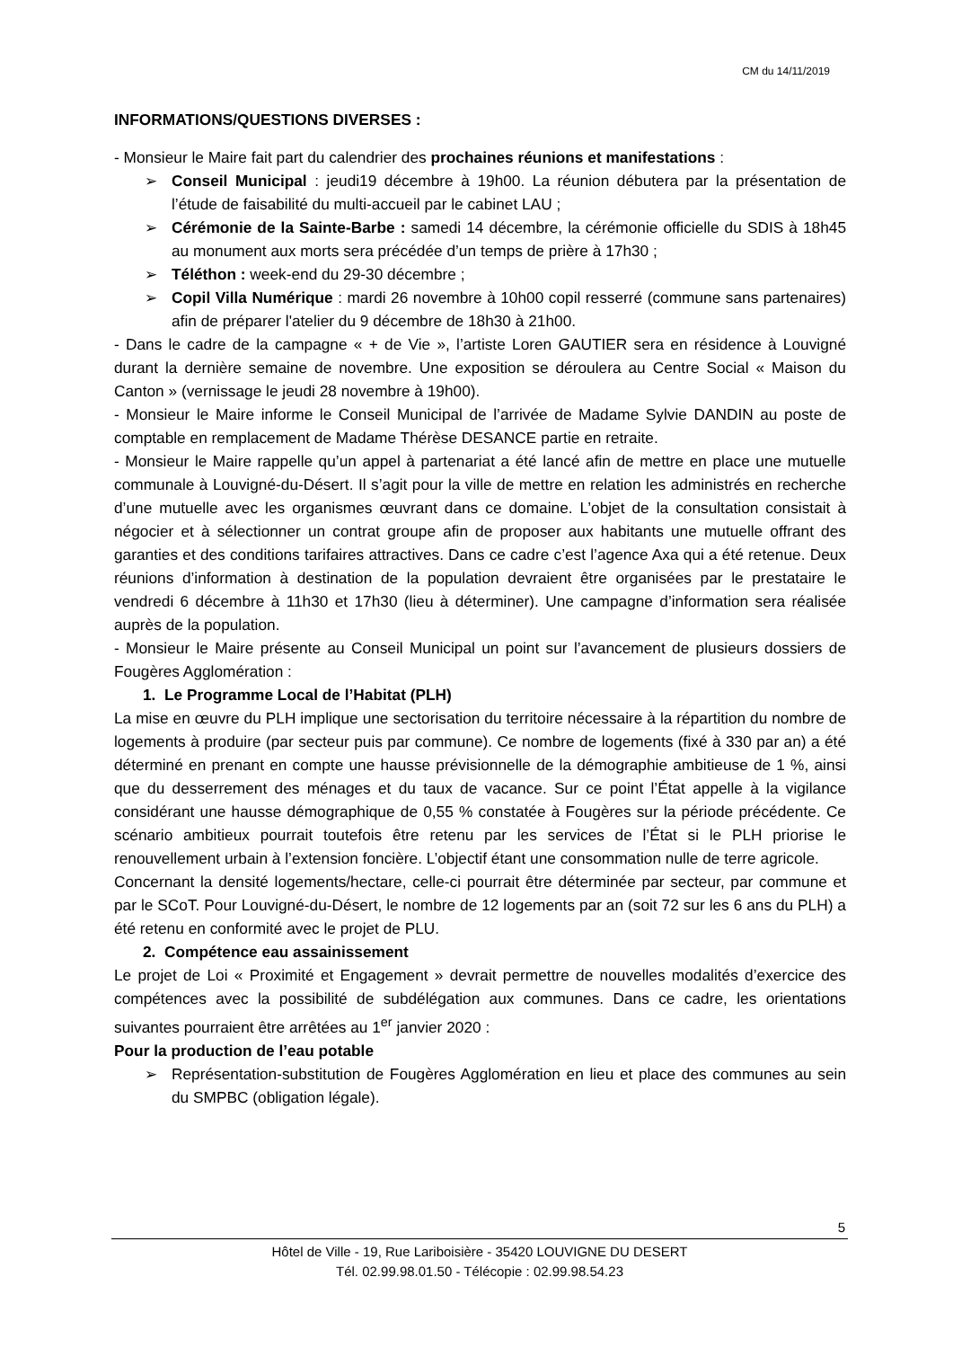CM du 14/11/2019
INFORMATIONS/QUESTIONS DIVERSES :
- Monsieur le Maire fait part du calendrier des prochaines réunions et manifestations :
➢ Conseil Municipal : jeudi19 décembre à 19h00. La réunion débutera par la présentation de l’étude de faisabilité du multi-accueil par le cabinet LAU ;
➢ Cérémonie de la Sainte-Barbe : samedi 14 décembre, la cérémonie officielle du SDIS à 18h45 au monument aux morts sera précédée d’un temps de prière à 17h30 ;
➢ Téléthon : week-end du 29-30 décembre ;
➢ Copil Villa Numérique : mardi 26 novembre à 10h00 copil resserré (commune sans partenaires) afin de préparer l'atelier du 9 décembre de 18h30 à 21h00.
- Dans le cadre de la campagne « + de Vie », l’artiste Loren GAUTIER sera en résidence à Louvigné durant la dernière semaine de novembre. Une exposition se déroulera au Centre Social « Maison du Canton » (vernissage le jeudi 28 novembre à 19h00).
- Monsieur le Maire informe le Conseil Municipal de l’arrivée de Madame Sylvie DANDIN au poste de comptable en remplacement de Madame Thérèse DESANCE partie en retraite.
- Monsieur le Maire rappelle qu’un appel à partenariat a été lancé afin de mettre en place une mutuelle communale à Louvigné-du-Désert. Il s’agit pour la ville de mettre en relation les administrés en recherche d’une mutuelle avec les organismes œuvrant dans ce domaine. L’objet de la consultation consistait à négocier et à sélectionner un contrat groupe afin de proposer aux habitants une mutuelle offrant des garanties et des conditions tarifaires attractives. Dans ce cadre c’est l’agence Axa qui a été retenue. Deux réunions d’information à destination de la population devraient être organisées par le prestataire le vendredi 6 décembre à 11h30 et 17h30 (lieu à déterminer). Une campagne d’information sera réalisée auprès de la population.
- Monsieur le Maire présente au Conseil Municipal un point sur l’avancement de plusieurs dossiers de Fougères Agglomération :
1. Le Programme Local de l’Habitat (PLH)
La mise en œuvre du PLH implique une sectorisation du territoire nécessaire à la répartition du nombre de logements à produire (par secteur puis par commune). Ce nombre de logements (fixé à 330 par an) a été déterminé en prenant en compte une hausse prévisionnelle de la démographie ambitieuse de 1 %, ainsi que du desserrement des ménages et du taux de vacance. Sur ce point l’État appelle à la vigilance considérant une hausse démographique de 0,55 % constatée à Fougères sur la période précédente. Ce scénario ambitieux pourrait toutefois être retenu par les services de l’État si le PLH priorise le renouvellement urbain à l’extension foncière. L’objectif étant une consommation nulle de terre agricole.
Concernant la densité logements/hectare, celle-ci pourrait être déterminée par secteur, par commune et par le SCoT. Pour Louvigné-du-Désert, le nombre de 12 logements par an (soit 72 sur les 6 ans du PLH) a été retenu en conformité avec le projet de PLU.
2. Compétence eau assainissement
Le projet de Loi « Proximité et Engagement » devrait permettre de nouvelles modalités d’exercice des compétences avec la possibilité de subdélégation aux communes. Dans ce cadre, les orientations suivantes pourraient être arrêtées au 1<sup>er</sup> janvier 2020 :
Pour la production de l’eau potable
➢ Représentation-substitution de Fougères Agglomération en lieu et place des communes au sein du SMPBC (obligation légale).
5
Hôtel de Ville - 19, Rue Lariboisière - 35420 LOUVIGNE DU DESERT
Tél. 02.99.98.01.50 - Télécopie : 02.99.98.54.23